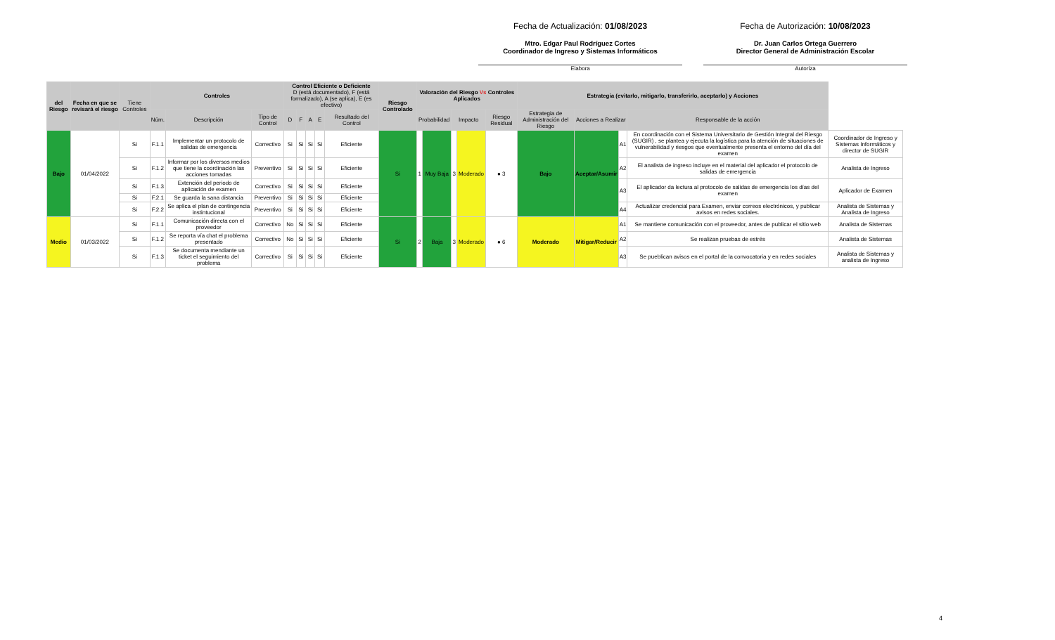Fecha de Actualización: 01/08/2023
Mtro. Edgar Paul Rodríguez Cortes
Coordinador de Ingreso y Sistemas Informáticos
Elabora
Fecha de Autorización: 10/08/2023
Dr. Juan Carlos Ortega Guerrero
Director General de Administración Escolar
Autoriza
| del Riesgo | Fecha en que se revisará el riesgo | Tiene Controles | Controles | | | Control Eficiente o Deficiente D (está documentado), F (está formalizado), A (se aplica), E (es efectivo) | | | | | Riesgo Controlado | Valoración del Riesgo Vs Controles Aplicados | | | | | Estrategia (evitarlo, mitigarlo, transferirlo, aceptarlo) y Acciones | | | | |
| --- | --- | --- | --- | --- | --- | --- | --- | --- | --- | --- | --- | --- | --- | --- | --- | --- | --- | --- | --- | --- | --- |
| | | | Núm. | Descripción | Tipo de Control | D | F | A | E | Resultado del Control | | Probabilidad | | Impacto | | Riesgo Residual | Estrategia de Administración del Riesgo | Acciones a Realizar | | Responsable de la acción | |
| Bajo | 01/04/2022 | Si | F.1.1 | Implementar un protocolo de salidas de emergencia | Correctivo | Si | Si | Si | Si | Eficiente | Si | 1 | Muy Baja | 3 | Moderado | ● 3 | Bajo | Aceptar/Asumir | A1 | En coordinación con el Sistema Universitario de Gestión Integral del Riesgo (SUGIR) , se plantea y ejecuta la logística para la atención de situaciones de vulnerabilidad y riesgos que eventualmente presenta el entorno del día del examen | Coordinador de Ingreso y Sistemas Informáticos y director de SUGIR |
| | | Si | F.1.2 | Informar por los diversos medios que tiene la coordinación las acciones tomadas | Preventivo | Si | Si | Si | Si | Eficiente | | | | | | | | | A2 | El analista de ingreso incluye en el material del aplicador el protocolo de salidas de emergencia | Analista de Ingreso |
| | | Si | F.1.3 | Extención del periodo de aplicación de examen | Correctivo | Si | Si | Si | Si | Eficiente | | | | | | | | | A3 | El aplicador da lectura al protocolo de salidas de emergencia los días del examen | Aplicador de Examen |
| | | Si | F.2.1 | Se guarda la sana distancia | Preventivo | Si | Si | Si | Si | Eficiente | | | | | | | | | | | |
| | | Si | F.2.2 | Se aplica el plan de contingencia instintucional | Preventivo | Si | Si | Si | Si | Eficiente | | | | | | | | | A4 | Actualizar credencial para Examen, enviar correos electrónicos, y publicar avisos en redes sociales. | Analista de Sistemas y Analista de Ingreso |
| Medio | 01/03/2022 | Si | F.1.1 | Comunicación directa con el proveedor | Correctivo | No | Si | Si | Si | Eficiente | Si | 2 | Baja | 3 | Moderado | ● 6 | Moderado | Mitigar/Reducir | A1 | Se mantiene comunicación con el proveedor, antes de publicar el sitio web | Analista de Sistemas |
| | | Si | F.1.2 | Se reporta vía chat el problema presentado | Correctivo | No | Si | Si | Si | Eficiente | | | | | | | | | A2 | Se realizan pruebas de estrés | Analista de Sistemas |
| | | Si | F.1.3 | Se documenta mendiante un ticket el seguimiento del problema | Correctivo | Si | Si | Si | Si | Eficiente | | | | | | | | | A3 | Se pueblican avisos en el portal de la convocatoria y en redes sociales | Analista de Sistemas y analista de Ingreso |
4